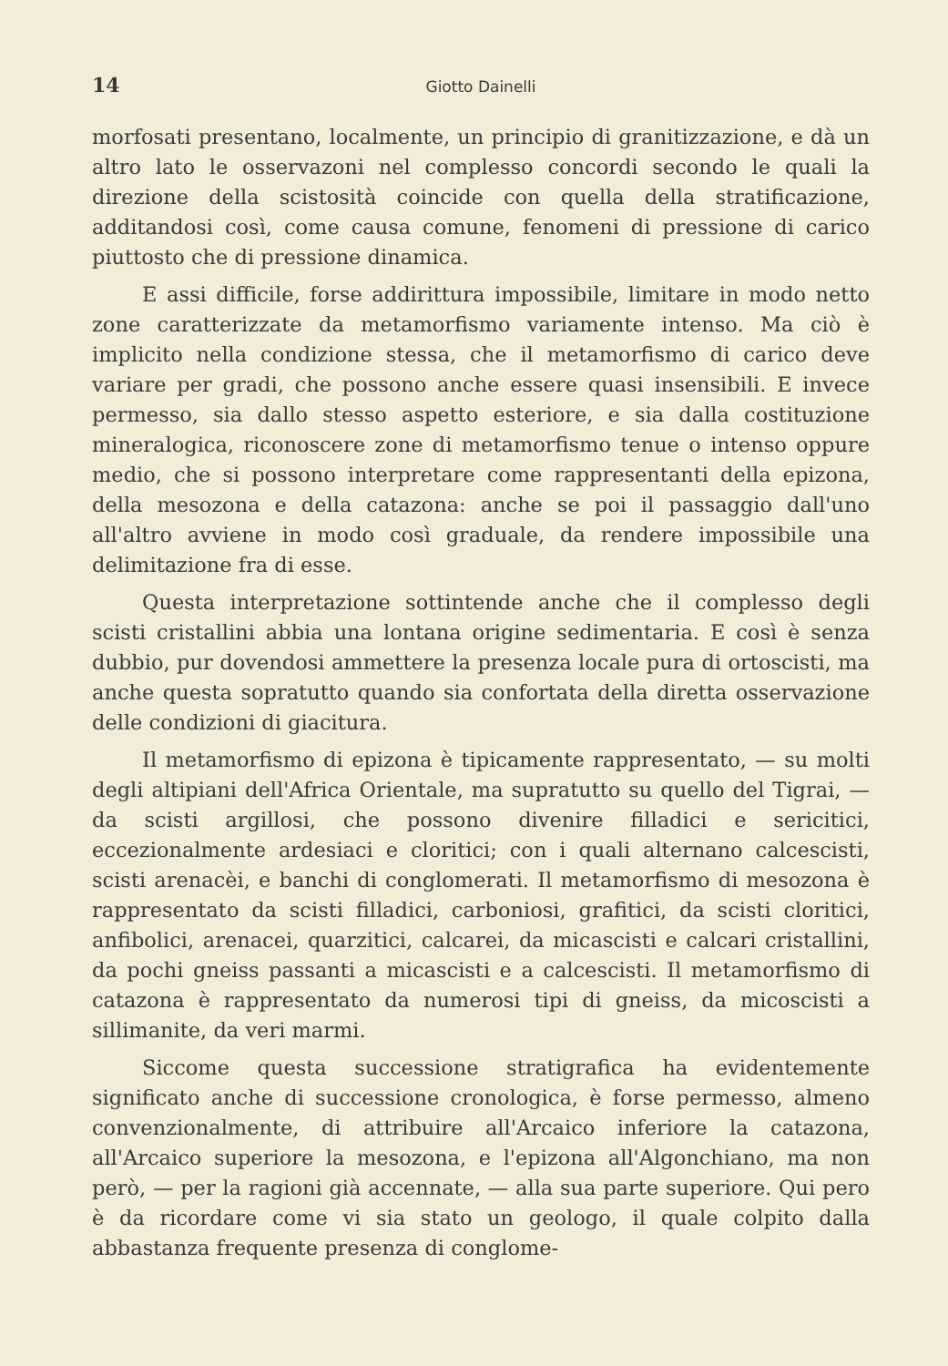14 Giotto Dainelli
morfosati presentano, localmente, un principio di granitizzazione, e dà un altro lato le osservazoni nel complesso concordi secondo le quali la direzione della scistosità coincide con quella della stratificazione, additandosi così, come causa comune, fenomeni di pressione di carico piuttosto che di pressione dinamica.
E assi difficile, forse addirittura impossibile, limitare in modo netto zone caratterizzate da metamorfismo variamente intenso. Ma ciò è implicito nella condizione stessa, che il metamorfismo di carico deve variare per gradi, che possono anche essere quasi insensibili. E invece permesso, sia dallo stesso aspetto esteriore, e sia dalla costituzione mineralogica, riconoscere zone di metamorfismo tenue o intenso oppure medio, che si possono interpretare come rappresentanti della epizona, della mesozona e della catazona: anche se poi il passaggio dall'uno all'altro avviene in modo così graduale, da rendere impossibile una delimitazione fra di esse.
Questa interpretazione sottintende anche che il complesso degli scisti cristallini abbia una lontana origine sedimentaria. E così è senza dubbio, pur dovendosi ammettere la presenza locale pura di ortoscisti, ma anche questa sopratutto quando sia confortata della diretta osservazione delle condizioni di giacitura.
Il metamorfismo di epizona è tipicamente rappresentato, — su molti degli altipiani dell'Africa Orientale, ma supratutto su quello del Tigrai, — da scisti argillosi, che possono divenire filladici e sericitici, eccezionalmente ardesiaci e cloritici; con i quali alternano calcescisti, scisti arenacèi, e banchi di conglomerati. Il metamorfismo di mesozona è rappresentato da scisti filladici, carboniosi, grafitici, da scisti cloritici, anfibolici, arenacei, quarzitici, calcarei, da micascisti e calcari cristallini, da pochi gneiss passanti a micascisti e a calcescisti. Il metamorfismo di catazona è rappresentato da numerosi tipi di gneiss, da micoscisti a sillimanite, da veri marmi.
Siccome questa successione stratigrafica ha evidentemente significato anche di successione cronologica, è forse permesso, almeno convenzionalmente, di attribuire all'Arcaico inferiore la catazona, all'Arcaico superiore la mesozona, e l'epizona all'Algonchiano, ma non però, — per la ragioni già accennate, — alla sua parte superiore. Qui pero è da ricordare come vi sia stato un geologo, il quale colpito dalla abbastanza frequente presenza di conglome-